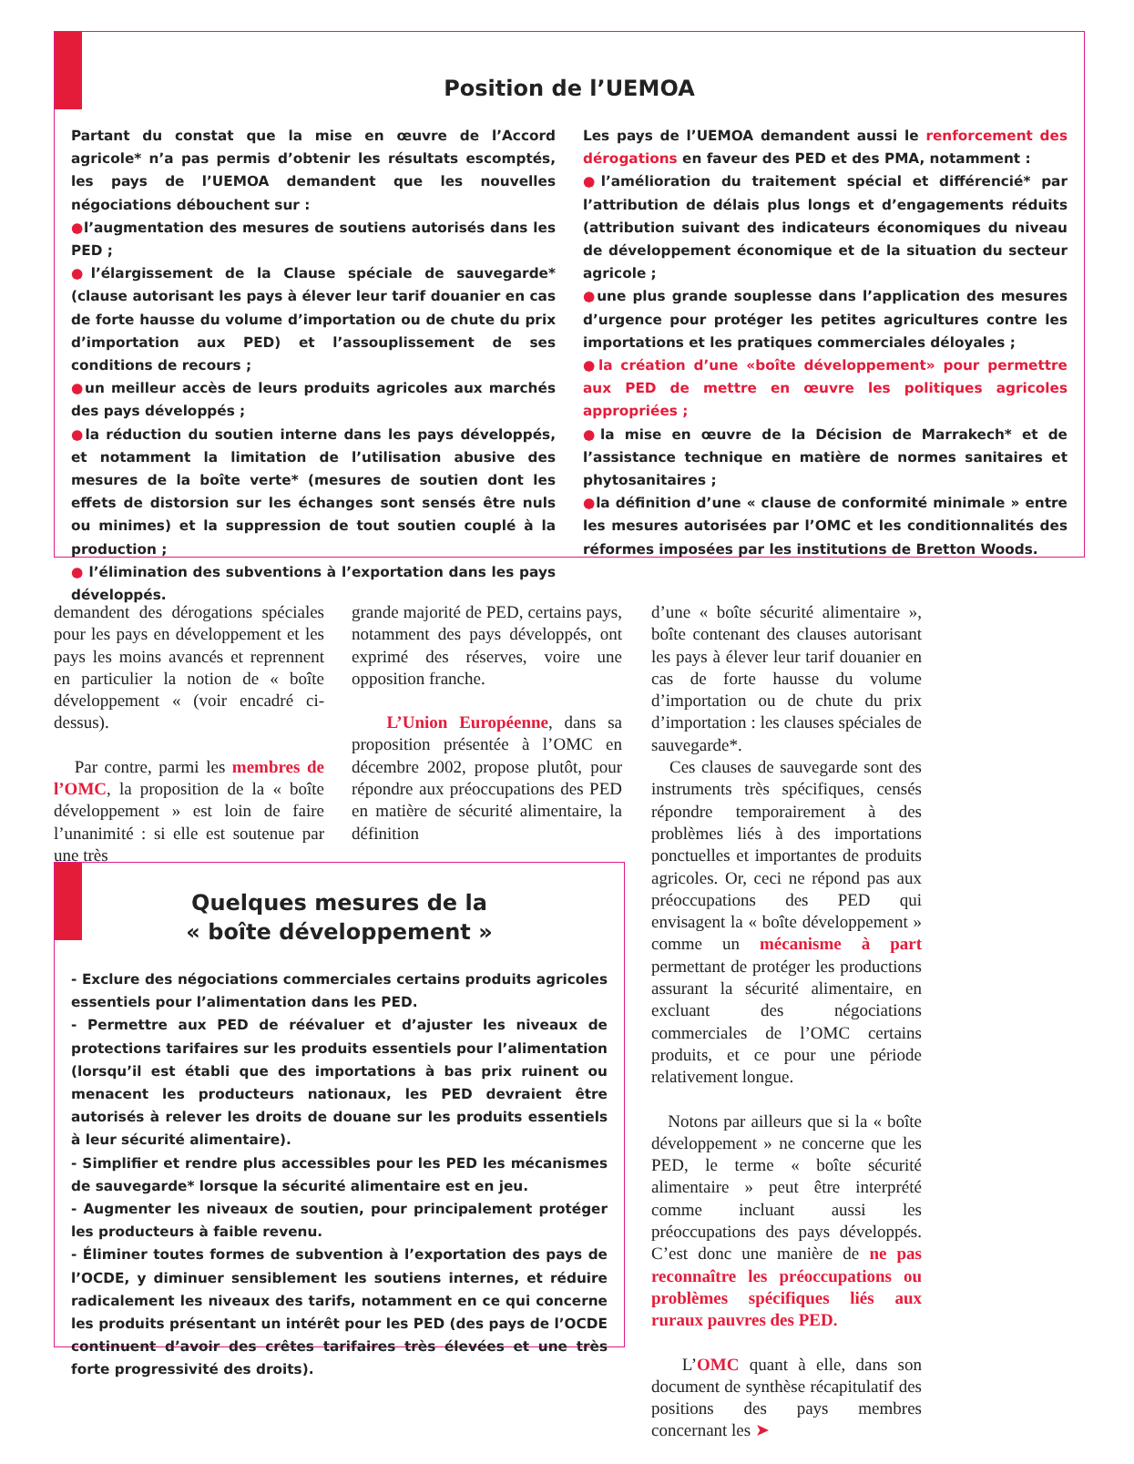Position de l’UEMOA
Partant du constat que la mise en œuvre de l’Accord agricole* n’a pas permis d’obtenir les résultats escomptés, les pays de l’UEMOA demandent que les nouvelles négociations débouchent sur :
●l’augmentation des mesures de soutiens autorisés dans les PED ;
●l’élargissement de la Clause spéciale de sauvegarde* (clause autorisant les pays à élever leur tarif douanier en cas de forte hausse du volume d’importation ou de chute du prix d’importation aux PED) et l’assouplissement de ses conditions de recours ;
●un meilleur accès de leurs produits agricoles aux marchés des pays développés ;
●la réduction du soutien interne dans les pays développés, et notamment la limitation de l’utilisation abusive des mesures de la boîte verte* (mesures de soutien dont les effets de distorsion sur les échanges sont sensés être nuls ou minimes) et la suppression de tout soutien couplé à la production ;
● l’élimination des subventions à l’exportation dans les pays développés.
Les pays de l’UEMOA demandent aussi le renforcement des dérogations en faveur des PED et des PMA, notamment :
●l’amélioration du traitement spécial et différencié* par l’attribution de délais plus longs et d’engagements réduits (attribution suivant des indicateurs économiques du niveau de développement économique et de la situation du secteur agricole ;
●une plus grande souplesse dans l’application des mesures d’urgence pour protéger les petites agricultures contre les importations et les pratiques commerciales déloyales ;
●la création d’une «boîte développement» pour permettre aux PED de mettre en œuvre les politiques agricoles appropriées ;
●la mise en œuvre de la Décision de Marrakech* et de l’assistance technique en matière de normes sanitaires et phytosanitaires ;
●la définition d’une « clause de conformité minimale » entre les mesures autorisées par l’OMC et les conditionnalités des réformes imposées par les institutions de Bretton Woods.
demandent des dérogations spéciales pour les pays en développement et les pays les moins avancés et reprennent en particulier la notion de « boîte développement « (voir encadré ci-dessus).
Par contre, parmi les membres de l’OMC, la proposition de la « boîte développement » est loin de faire l’unanimité : si elle est soutenue par une très
grande majorité de PED, certains pays, notamment des pays développés, ont exprimé des réserves, voire une opposition franche.
L’Union Européenne, dans sa proposition présentée à l’OMC en décembre 2002, propose plutôt, pour répondre aux préoccupations des PED en matière de sécurité alimentaire, la définition
d’une « boîte sécurité alimentaire », boîte contenant des clauses autorisant les pays à élever leur tarif douanier en cas de forte hausse du volume d’importation ou de chute du prix d’importation : les clauses spéciales de sauvegarde*.
Ces clauses de sauvegarde sont des instruments très spécifiques, censés répondre temporairement à des problèmes liés à des importations ponctuelles et importantes de produits agricoles. Or, ceci ne répond pas aux préoccupations des PED qui envisagent la « boîte développement » comme un mécanisme à part permettant de protéger les productions assurant la sécurité alimentaire, en excluant des négociations commerciales de l’OMC certains produits, et ce pour une période relativement longue.
Notons par ailleurs que si la « boîte développement » ne concerne que les PED, le terme « boîte sécurité alimentaire » peut être interprété comme incluant aussi les préoccupations des pays développés. C’est donc une manière de ne pas reconnaître les préoccupations ou problèmes spécifiques liés aux ruraux pauvres des PED.
L’OMC quant à elle, dans son document de synthèse récapitulatif des positions des pays membres concernant les ➤
Quelques mesures de la
« boîte développement »
- Exclure des négociations commerciales certains produits agricoles essentiels pour l’alimentation dans les PED.
- Permettre aux PED de réévaluer et d’ajuster les niveaux de protections tarifaires sur les produits essentiels pour l’alimentation (lorsqu’il est établi que des importations à bas prix ruinent ou menacent les producteurs nationaux, les PED devraient être autorisés à relever les droits de douane sur les produits essentiels à leur sécurité alimentaire).
- Simplifier et rendre plus accessibles pour les PED les mécanismes de sauvegarde* lorsque la sécurité alimentaire est en jeu.
- Augmenter les niveaux de soutien, pour principalement protéger les producteurs à faible revenu.
- Éliminer toutes formes de subvention à l’exportation des pays de l’OCDE, y diminuer sensiblement les soutiens internes, et réduire radicalement les niveaux des tarifs, notamment en ce qui concerne les produits présentant un intérêt pour les PED (des pays de l’OCDE continuent d’avoir des crêtes tarifaires très élevées et une très forte progressivité des droits).